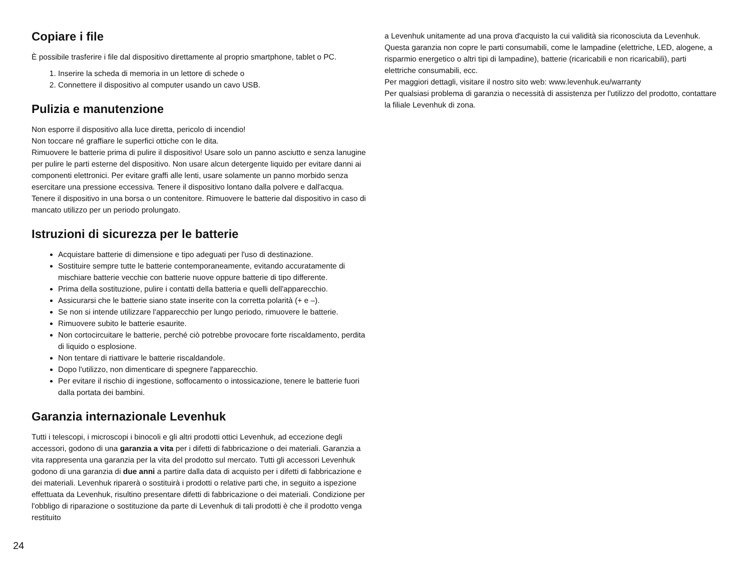Copiare i file
È possibile trasferire i file dal dispositivo direttamente al proprio smartphone, tablet o PC.
1. Inserire la scheda di memoria in un lettore di schede o
2. Connettere il dispositivo al computer usando un cavo USB.
Pulizia e manutenzione
Non esporre il dispositivo alla luce diretta, pericolo di incendio!
Non toccare né graffiare le superfici ottiche con le dita.
Rimuovere le batterie prima di pulire il dispositivo! Usare solo un panno asciutto e senza lanugine per pulire le parti esterne del dispositivo. Non usare alcun detergente liquido per evitare danni ai componenti elettronici. Per evitare graffi alle lenti, usare solamente un panno morbido senza esercitare una pressione eccessiva. Tenere il dispositivo lontano dalla polvere e dall'acqua. Tenere il dispositivo in una borsa o un contenitore. Rimuovere le batterie dal dispositivo in caso di mancato utilizzo per un periodo prolungato.
Istruzioni di sicurezza per le batterie
Acquistare batterie di dimensione e tipo adeguati per l'uso di destinazione.
Sostituire sempre tutte le batterie contemporaneamente, evitando accuratamente di mischiare batterie vecchie con batterie nuove oppure batterie di tipo differente.
Prima della sostituzione, pulire i contatti della batteria e quelli dell'apparecchio.
Assicurarsi che le batterie siano state inserite con la corretta polarità (+ e –).
Se non si intende utilizzare l'apparecchio per lungo periodo, rimuovere le batterie.
Rimuovere subito le batterie esaurite.
Non cortocircuitare le batterie, perché ciò potrebbe provocare forte riscaldamento, perdita di liquido o esplosione.
Non tentare di riattivare le batterie riscaldandole.
Dopo l'utilizzo, non dimenticare di spegnere l'apparecchio.
Per evitare il rischio di ingestione, soffocamento o intossicazione, tenere le batterie fuori dalla portata dei bambini.
Garanzia internazionale Levenhuk
Tutti i telescopi, i microscopi i binocoli e gli altri prodotti ottici Levenhuk, ad eccezione degli accessori, godono di una garanzia a vita per i difetti di fabbricazione o dei materiali. Garanzia a vita rappresenta una garanzia per la vita del prodotto sul mercato. Tutti gli accessori Levenhuk godono di una garanzia di due anni a partire dalla data di acquisto per i difetti di fabbricazione e dei materiali. Levenhuk riparerà o sostituirà i prodotti o relative parti che, in seguito a ispezione effettuata da Levenhuk, risultino presentare difetti di fabbricazione o dei materiali. Condizione per l'obbligo di riparazione o sostituzione da parte di Levenhuk di tali prodotti è che il prodotto venga restituito
a Levenhuk unitamente ad una prova d'acquisto la cui validità sia riconosciuta da Levenhuk.
Questa garanzia non copre le parti consumabili, come le lampadine (elettriche, LED, alogene, a risparmio energetico o altri tipi di lampadine), batterie (ricaricabili e non ricaricabili), parti elettriche consumabili, ecc.
Per maggiori dettagli, visitare il nostro sito web: www.levenhuk.eu/warranty
Per qualsiasi problema di garanzia o necessità di assistenza per l'utilizzo del prodotto, contattare la filiale Levenhuk di zona.
24